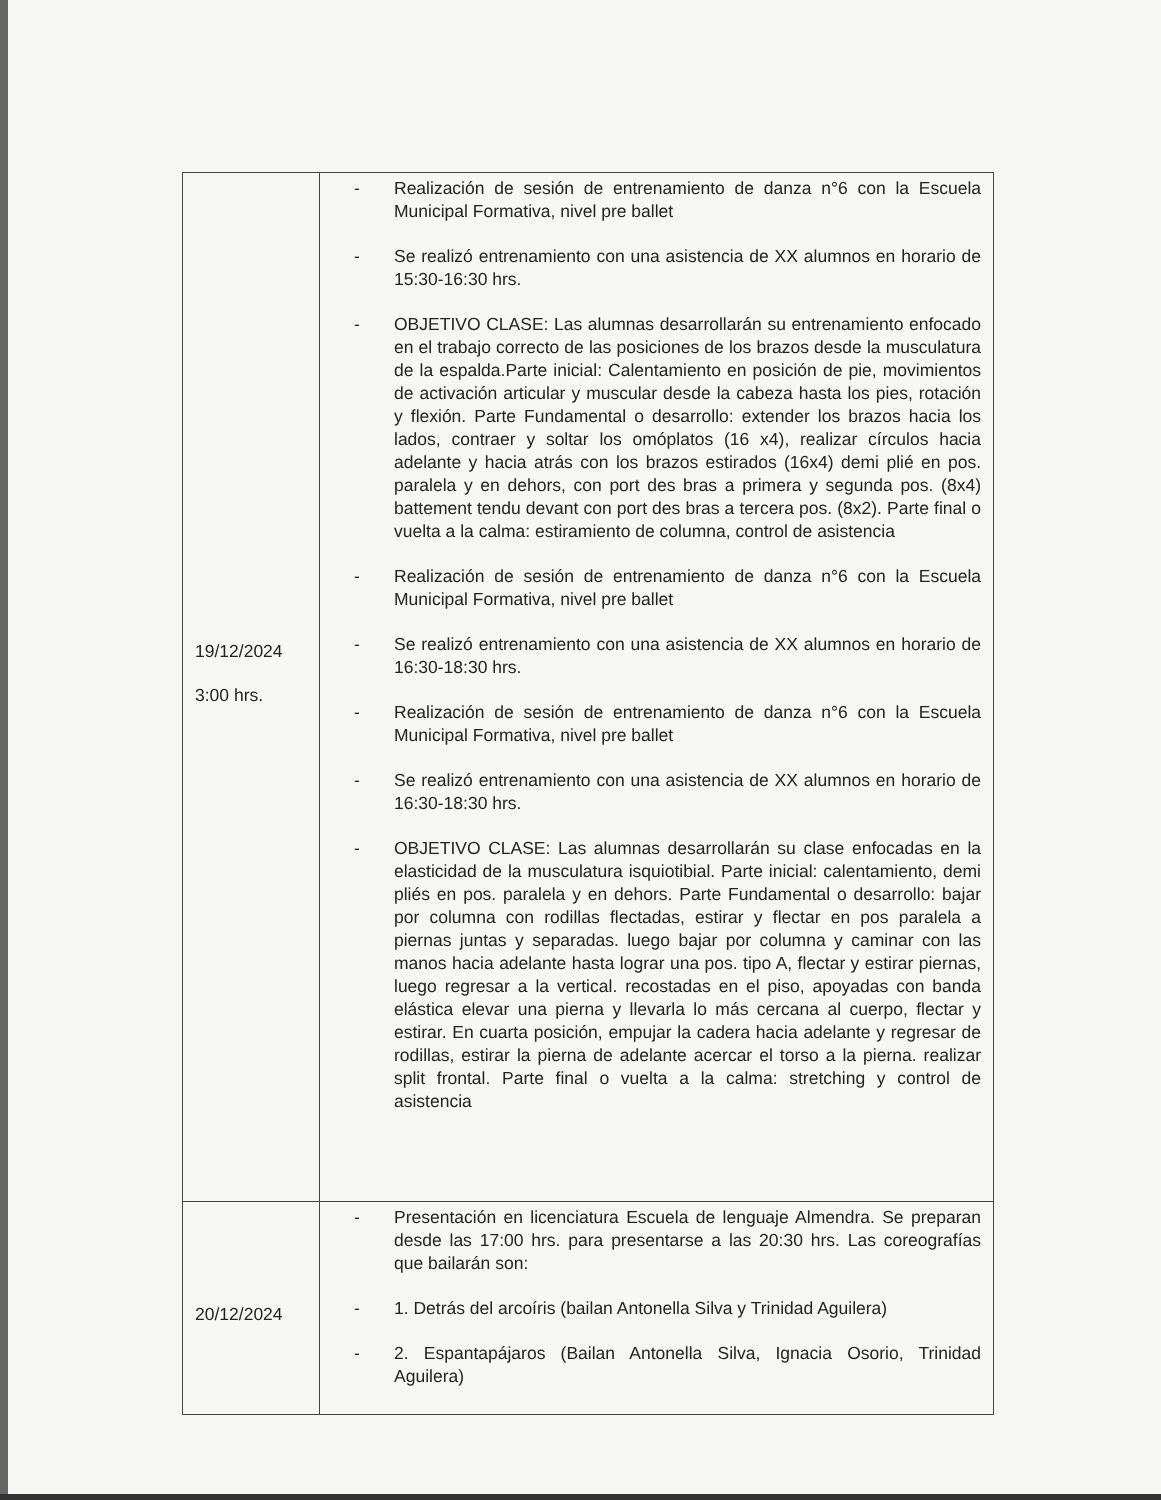| 19/12/2024 3:00 hrs. | - Realización de sesión de entrenamiento de danza n°6 con la Escuela Municipal Formativa, nivel pre ballet - Se realizó entrenamiento con una asistencia de XX alumnos en horario de 15:30-16:30 hrs. - OBJETIVO CLASE: Las alumnas desarrollarán su entrenamiento enfocado en el trabajo correcto de las posiciones de los brazos desde la musculatura de la espalda.Parte inicial: Calentamiento en posición de pie, movimientos de activación articular y muscular desde la cabeza hasta los pies, rotación y flexión. Parte Fundamental o desarrollo: extender los brazos hacia los lados, contraer y soltar los omóplatos (16 x4), realizar círculos hacia adelante y hacia atrás con los brazos estirados (16x4) demi plié en pos. paralela y en dehors, con port des bras a primera y segunda pos. (8x4) battement tendu devant con port des bras a tercera pos. (8x2). Parte final o vuelta a la calma: estiramiento de columna, control de asistencia - Realización de sesión de entrenamiento de danza n°6 con la Escuela Municipal Formativa, nivel pre ballet - Se realizó entrenamiento con una asistencia de XX alumnos en horario de 16:30-18:30 hrs. - Realización de sesión de entrenamiento de danza n°6 con la Escuela Municipal Formativa, nivel pre ballet - Se realizó entrenamiento con una asistencia de XX alumnos en horario de 16:30-18:30 hrs. - OBJETIVO CLASE: Las alumnas desarrollarán su clase enfocadas en la elasticidad de la musculatura isquiotibial. Parte inicial: calentamiento, demi pliés en pos. paralela y en dehors. Parte Fundamental o desarrollo: bajar por columna con rodillas flectadas, estirar y flectar en pos paralela a piernas juntas y separadas. luego bajar por columna y caminar con las manos hacia adelante hasta lograr una pos. tipo A, flectar y estirar piernas, luego regresar a la vertical. recostadas en el piso, apoyadas con banda elástica elevar una pierna y llevarla lo más cercana al cuerpo, flectar y estirar. En cuarta posición, empujar la cadera hacia adelante y regresar de rodillas, estirar la pierna de adelante acercar el torso a la pierna. realizar split frontal. Parte final o vuelta a la calma: stretching y control de asistencia |
| 20/12/2024 | - Presentación en licenciatura Escuela de lenguaje Almendra. Se preparan desde las 17:00 hrs. para presentarse a las 20:30 hrs. Las coreografías que bailarán son: - 1. Detrás del arcoíris (bailan Antonella Silva y Trinidad Aguilera) - 2. Espantapájaros (Bailan Antonella Silva, Ignacia Osorio, Trinidad Aguilera) |